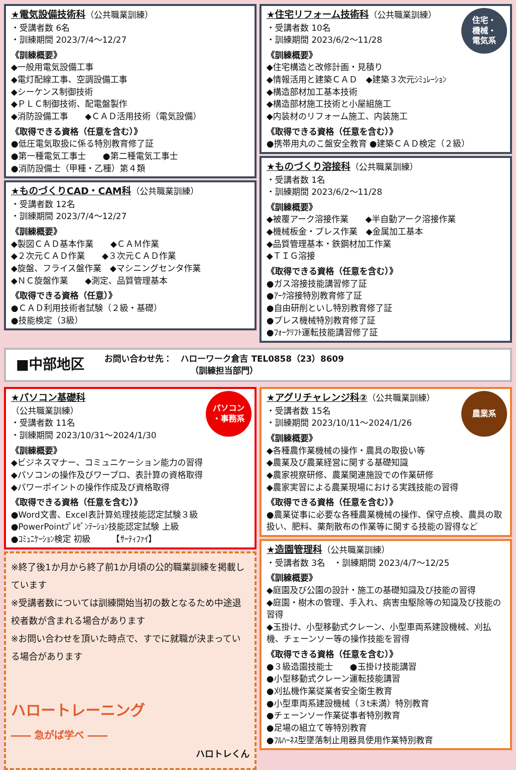★電気設備技術科（公共職業訓練）
・受講者数 6名
・訓練期間 2023/7/4～12/27
《訓練概要》
◆一般用電気設備工事
◆電灯配線工事、空調設備工事
◆シーケンス制御技術
◆ＰＬＣ制御技術、配電盤製作
◆消防設備工事　　◆ＣＡＤ活用技術（電気設備）
《取得できる資格（任意を含む）》
●低圧電気取扱に係る特別教育修了証
●第一種電気工事士　　●第二種電気工事士
●消防設備士（甲種・乙種）第４類
★ものづくりCAD・CAM科（公共職業訓練）
・受講者数 12名
・訓練期間 2023/7/4～12/27
《訓練概要》
◆製図ＣＡＤ基本作業　　◆ＣＡＭ作業
◆２次元ＣＡＤ作業　　◆３次元ＣＡＤ作業
◆旋盤、フライス盤作業　◆マシニングセンタ作業
◆ＮＣ旋盤作業　　◆測定、品質管理基本
《取得できる資格（任意）》
●ＣＡＤ利用技術者試験（２級・基礎）
●技能検定（3級）
住宅・
機械・
電気系
★住宅リフォーム技術科（公共職業訓練）
・受講者数 10名
・訓練期間 2023/6/2～11/28
《訓練概要》
◆住宅構造と改修計画・見積り
◆情報活用と建築ＣＡＤ　◆建築３次元ｼﾐｭﾚｰｼｮﾝ
◆構造部材加工基本技術
◆構造部材施工技術と小屋組施工
◆内装材のリフォーム施工、内装施工
《取得できる資格（任意を含む）》
●携帯用丸のこ盤安全教育 ●建築ＣＡＤ検定（２級）
★ものづくり溶接科（公共職業訓練）
・受講者数 1名
・訓練期間 2023/6/2～11/28
《訓練概要》
◆被覆アーク溶接作業　　◆半自動アーク溶接作業
◆機械板金・プレス作業　◆金属加工基本
◆品質管理基本・鉄鋼材加工作業
◆ＴＩＧ溶接
《取得できる資格（任意を含む）》
●ガス溶接技能講習修了証
●ｱｰｸ溶接特別教育修了証
●自由研削といし特別教育修了証
●プレス機械特別教育修了証
●ﾌｫｰｸﾘﾌﾄ運転技能講習修了証
■中部地区
お問い合わせ先：　ハローワーク倉吉 TEL0858（23）8609
（訓練担当部門）
パソコン
・事務系
★パソコン基礎科
（公共職業訓練）
・受講者数 11名
・訓練期間 2023/10/31～2024/1/30
《訓練概要》
◆ビジネスマナー、コミュニケーション能力の習得
◆パソコンの操作及びワープロ、表計算の資格取得
◆パワーポイントの操作作成及び資格取得
《取得できる資格（任意を含む）》
●Word文書、Excel表計算処理技能認定試験３級
●PowerPointﾌﾟﾚｾﾞﾝﾃｰｼｮﾝ技能認定試験 上級
●ｺﾐｭﾆｹｰｼｮﾝ検定 初級　　　【ｻｰﾃｨﾌｧｲ】
※終了後1か月から終了前1か月頃の公的職業訓練を掲載しています
※受講者数については訓練開始当初の数となるため中途退校者数が含まれる場合があります
※お問い合わせを頂いた時点で、すでに就職が決まっている場合があります
ハロートレーニング
―― 急がば学べ ――
ハロトレくん
農業系
★アグリチャレンジ科②（公共職業訓練）
・受講者数 15名
・訓練期間 2023/10/11～2024/1/26
《訓練概要》
◆各種農作業機械の操作・農具の取扱い等
◆農業及び農業経営に関する基礎知識
◆農家視察研修、農業関連施設での作業研修
◆農家実習による農業現場における実践技能の習得
《取得できる資格（任意を含む）》
●農業従事に必要な各種農業機械の操作、保守点検、農具の取扱い、肥料、薬剤散布の作業等に関する技能の習得など
★造園管理科（公共職業訓練）
・受講者数 3名　・訓練期間 2023/4/7～12/25
《訓練概要》
◆庭園及び公園の設計・施工の基礎知識及び技能の習得
◆庭園・樹木の管理、手入れ、病害虫駆除等の知識及び技能の習得
◆玉掛け、小型移動式クレーン、小型車両系建設機械、刈払機、チェーンソー等の操作技能を習得
《取得できる資格（任意を含む）》
●３級造園技能士　　●玉掛け技能講習
●小型移動式クレーン運転技能講習
●刈払機作業従業者安全衛生教育
●小型車両系建設機械（３t未満）特別教育
●チェーンソー作業従事者特別教育
●足場の組立て等特別教育
●ﾌﾙﾊｰﾈｽ型墜落制止用器具使用作業特別教育